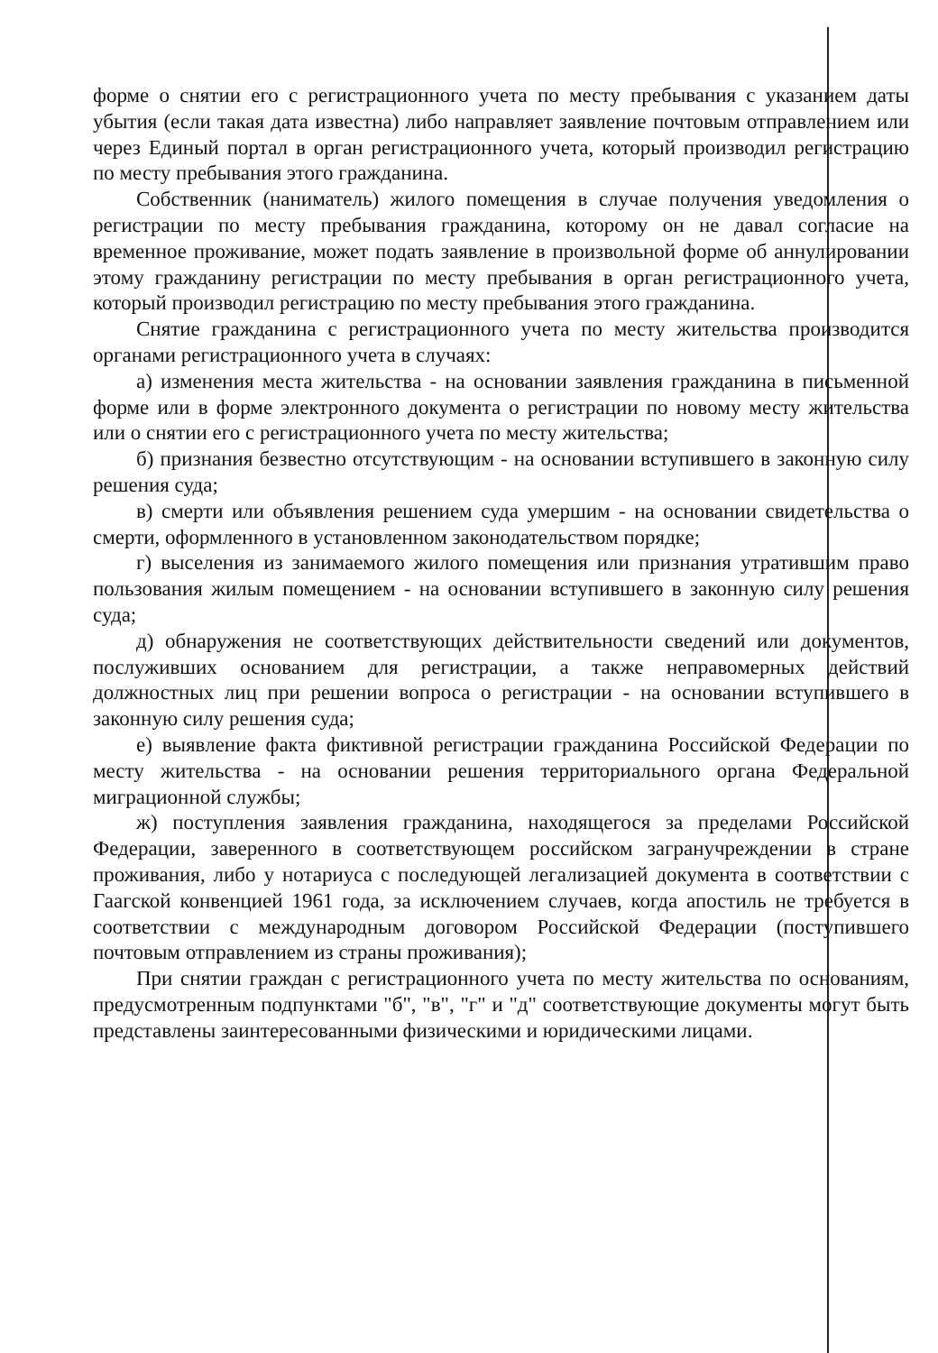форме о снятии его с регистрационного учета по месту пребывания с указанием даты убытия (если такая дата известна) либо направляет заявление почтовым отправлением или через Единый портал в орган регистрационного учета, который производил регистрацию по месту пребывания этого гражданина.
Собственник (наниматель) жилого помещения в случае получения уведомления о регистрации по месту пребывания гражданина, которому он не давал согласие на временное проживание, может подать заявление в произвольной форме об аннулировании этому гражданину регистрации по месту пребывания в орган регистрационного учета, который производил регистрацию по месту пребывания этого гражданина.
Снятие гражданина с регистрационного учета по месту жительства производится органами регистрационного учета в случаях:
а) изменения места жительства - на основании заявления гражданина в письменной форме или в форме электронного документа о регистрации по новому месту жительства или о снятии его с регистрационного учета по месту жительства;
б) признания безвестно отсутствующим - на основании вступившего в законную силу решения суда;
в) смерти или объявления решением суда умершим - на основании свидетельства о смерти, оформленного в установленном законодательством порядке;
г) выселения из занимаемого жилого помещения или признания утратившим право пользования жилым помещением - на основании вступившего в законную силу решения суда;
д) обнаружения не соответствующих действительности сведений или документов, послуживших основанием для регистрации, а также неправомерных действий должностных лиц при решении вопроса о регистрации - на основании вступившего в законную силу решения суда;
е) выявление факта фиктивной регистрации гражданина Российской Федерации по месту жительства - на основании решения территориального органа Федеральной миграционной службы;
ж) поступления заявления гражданина, находящегося за пределами Российской Федерации, заверенного в соответствующем российском загранучреждении в стране проживания, либо у нотариуса с последующей легализацией документа в соответствии с Гаагской конвенцией 1961 года, за исключением случаев, когда апостиль не требуется в соответствии с международным договором Российской Федерации (поступившего почтовым отправлением из страны проживания);
При снятии граждан с регистрационного учета по месту жительства по основаниям, предусмотренным подпунктами "б", "в", "г" и "д" соответствующие документы могут быть представлены заинтересованными физическими и юридическими лицами.